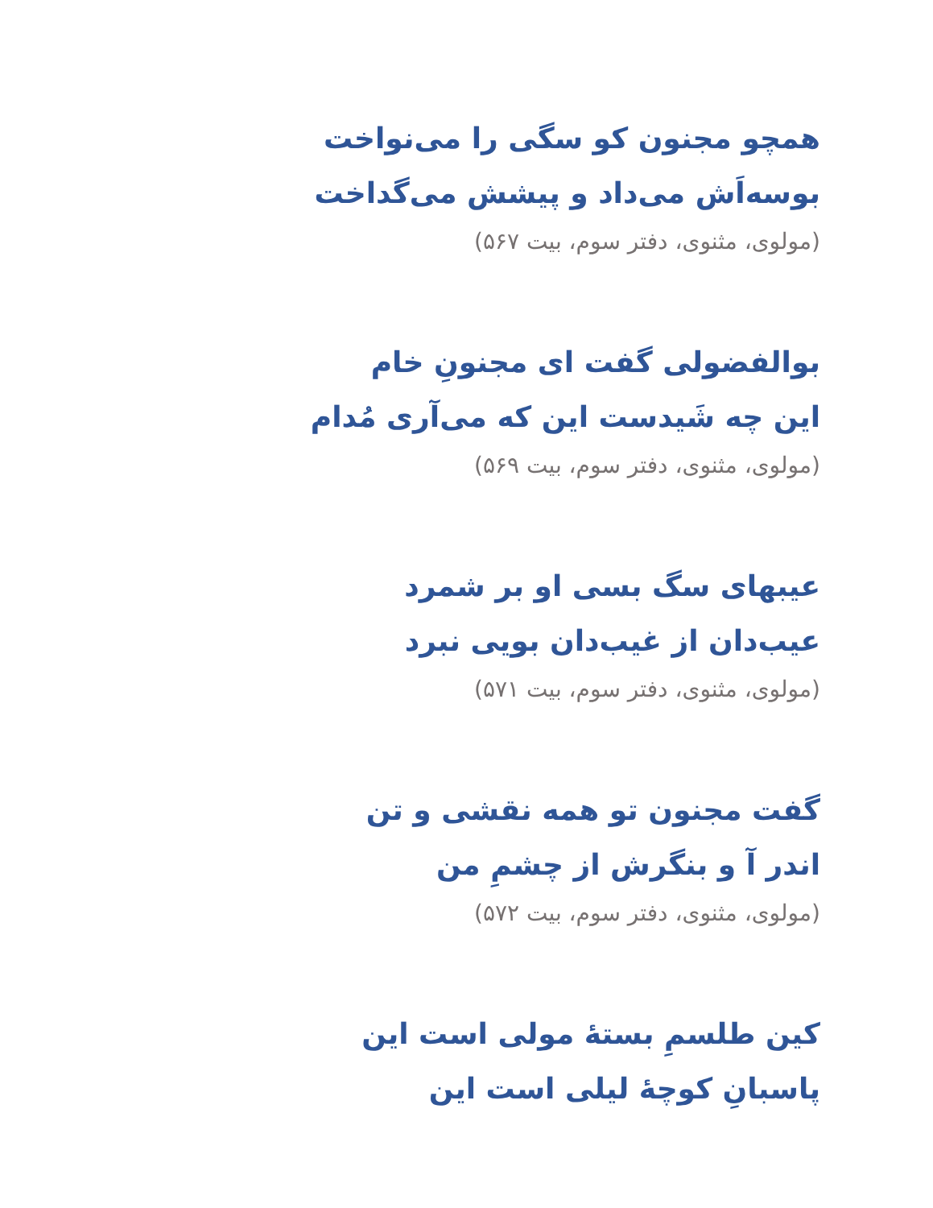همچو مجنون کو سگی را می‌نواخت
بوسه‌اَش می‌داد و پیشش می‌گداخت
(مولوی، مثنوی، دفتر سوم، بیت ۵۶۷)
بوالفضولی گفت ای مجنونِ خام
این چه شَیدست این که می‌آری مُدام
(مولوی، مثنوی، دفتر سوم، بیت ۵۶۹)
عیبهای سگ بسی او بر شمرد
عیب‌دان از غیب‌دان بویی نبرد
(مولوی، مثنوی، دفتر سوم، بیت ۵۷۱)
گفت مجنون تو همه نقشی و تن
اندر آ و بنگرش از چشمِ من
(مولوی، مثنوی، دفتر سوم، بیت ۵۷۲)
کین طلسمِ بستهٔ مولی است این
پاسبانِ کوچهٔ لیلی است این